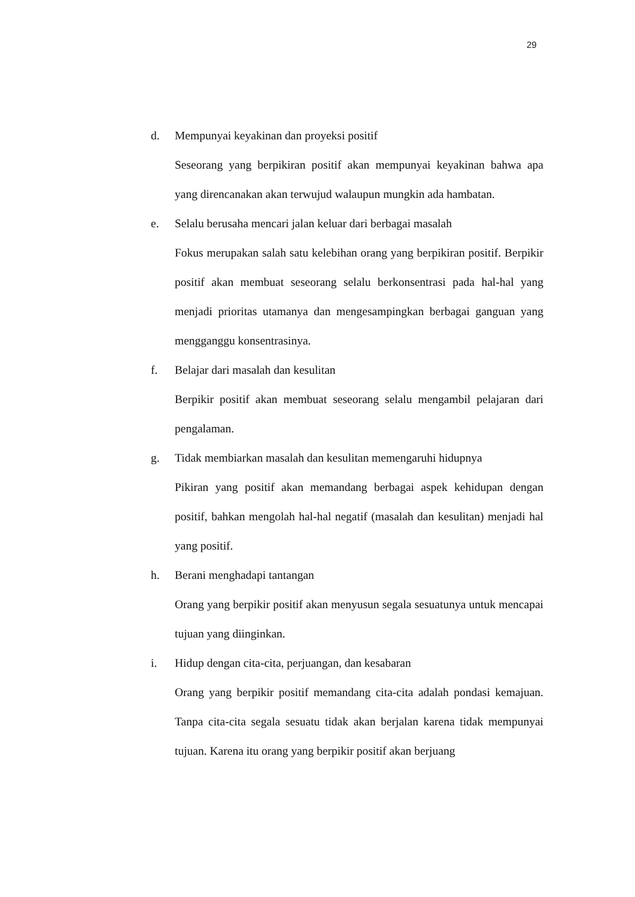29
d. Mempunyai keyakinan dan proyeksi positif
Seseorang yang berpikiran positif akan mempunyai keyakinan bahwa apa yang direncanakan akan terwujud walaupun mungkin ada hambatan.
e. Selalu berusaha mencari jalan keluar dari berbagai masalah
Fokus merupakan salah satu kelebihan orang yang berpikiran positif. Berpikir positif akan membuat seseorang selalu berkonsentrasi pada hal-hal yang menjadi prioritas utamanya dan mengesampingkan berbagai ganguan yang mengganggu konsentrasinya.
f. Belajar dari masalah dan kesulitan
Berpikir positif akan membuat seseorang selalu mengambil pelajaran dari pengalaman.
g. Tidak membiarkan masalah dan kesulitan memengaruhi hidupnya
Pikiran yang positif akan memandang berbagai aspek kehidupan dengan positif, bahkan mengolah hal-hal negatif (masalah dan kesulitan) menjadi hal yang positif.
h. Berani menghadapi tantangan
Orang yang berpikir positif akan menyusun segala sesuatunya untuk mencapai tujuan yang diinginkan.
i. Hidup dengan cita-cita, perjuangan, dan kesabaran
Orang yang berpikir positif memandang cita-cita adalah pondasi kemajuan. Tanpa cita-cita segala sesuatu tidak akan berjalan karena tidak mempunyai tujuan. Karena itu orang yang berpikir positif akan berjuang